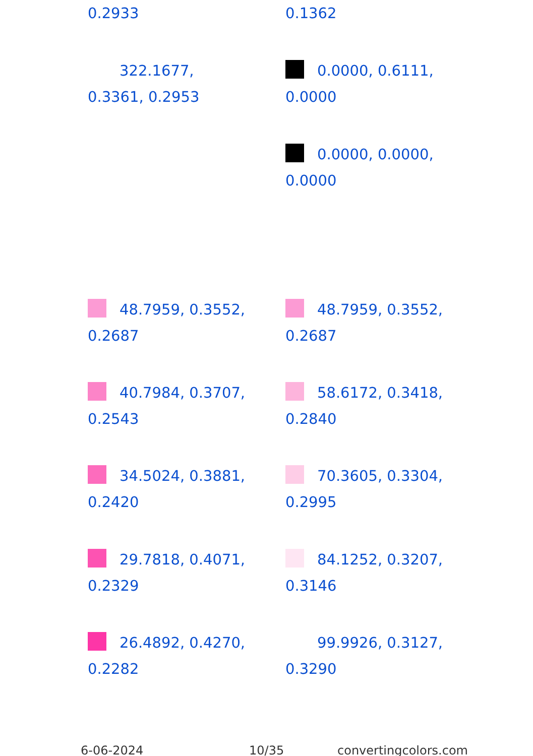0.2933 0.1362
322.1677, 0.3361, 0.2953
0.0000, 0.6111, 0.0000
0.0000, 0.0000, 0.0000
48.7959, 0.3552, 0.2687
48.7959, 0.3552, 0.2687
40.7984, 0.3707, 0.2543
58.6172, 0.3418, 0.2840
34.5024, 0.3881, 0.2420
70.3605, 0.3304, 0.2995
29.7818, 0.4071, 0.2329
84.1252, 0.3207, 0.3146
26.4892, 0.4270, 0.2282
99.9926, 0.3127, 0.3290
6-06-2024 10/35 convertingcolors.com